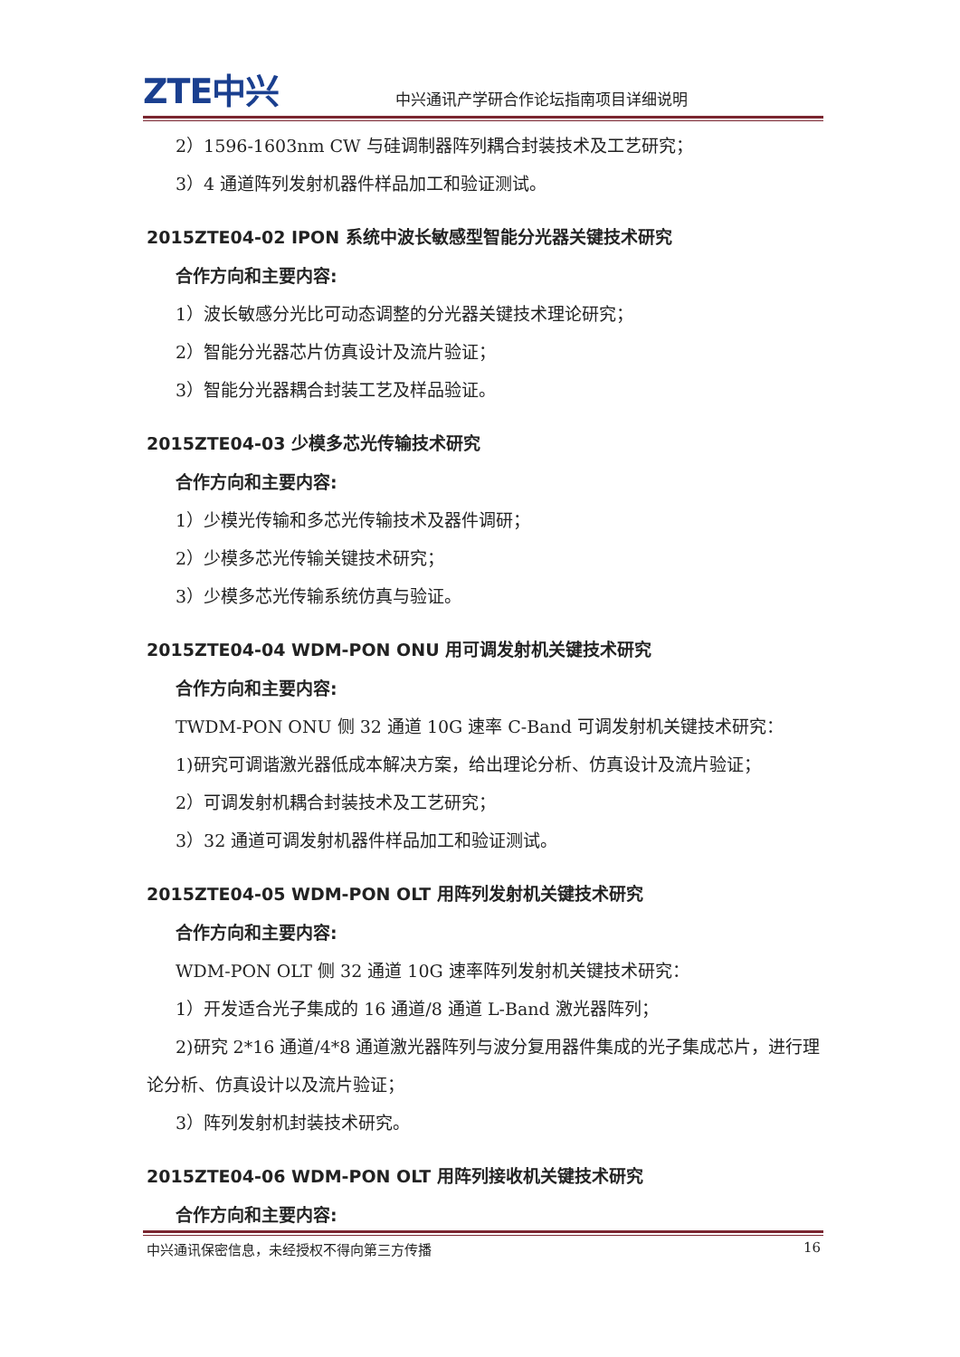ZTE中兴
中兴通讯产学研合作论坛指南项目详细说明
2）1596-1603nm CW 与硅调制器阵列耦合封装技术及工艺研究；
3）4 通道阵列发射机器件样品加工和验证测试。
2015ZTE04-02 IPON 系统中波长敏感型智能分光器关键技术研究
合作方向和主要内容:
1）波长敏感分光比可动态调整的分光器关键技术理论研究；
2）智能分光器芯片仿真设计及流片验证；
3）智能分光器耦合封装工艺及样品验证。
2015ZTE04-03 少模多芯光传输技术研究
合作方向和主要内容:
1）少模光传输和多芯光传输技术及器件调研；
2）少模多芯光传输关键技术研究；
3）少模多芯光传输系统仿真与验证。
2015ZTE04-04 WDM-PON ONU 用可调发射机关键技术研究
合作方向和主要内容:
TWDM-PON ONU 侧 32 通道 10G 速率 C-Band 可调发射机关键技术研究：
1)研究可调谐激光器低成本解决方案，给出理论分析、仿真设计及流片验证；
2）可调发射机耦合封装技术及工艺研究；
3）32 通道可调发射机器件样品加工和验证测试。
2015ZTE04-05 WDM-PON OLT 用阵列发射机关键技术研究
合作方向和主要内容:
WDM-PON OLT 侧 32 通道 10G 速率阵列发射机关键技术研究：
1）开发适合光子集成的 16 通道/8 通道 L-Band 激光器阵列；
2)研究 2*16 通道/4*8 通道激光器阵列与波分复用器件集成的光子集成芯片，进行理论分析、仿真设计以及流片验证；
3）阵列发射机封装技术研究。
2015ZTE04-06 WDM-PON OLT 用阵列接收机关键技术研究
合作方向和主要内容:
中兴通讯保密信息，未经授权不得向第三方传播 16